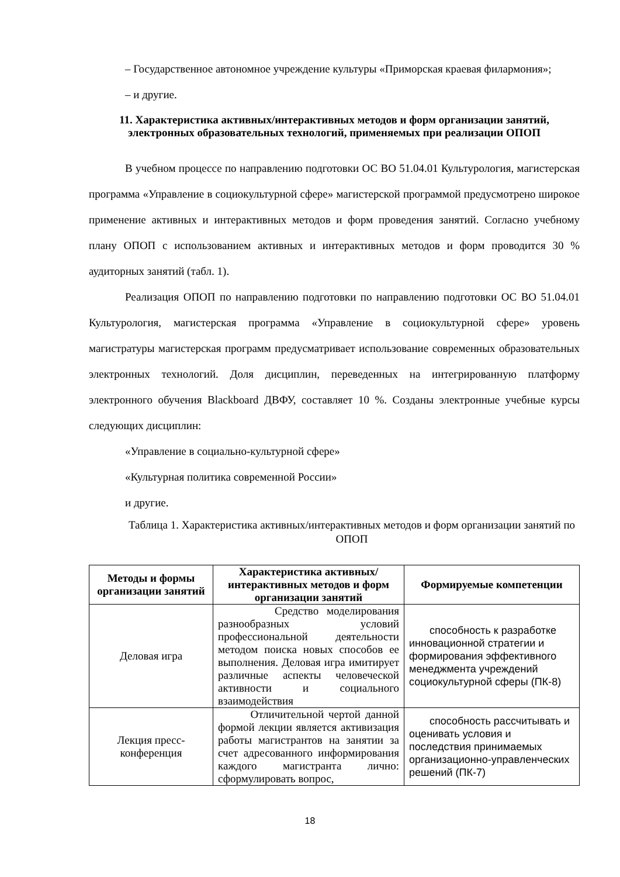– Государственное автономное учреждение культуры «Приморская краевая филармония»;
– и другие.
11. Характеристика активных/интерактивных методов и форм организации занятий, электронных образовательных технологий, применяемых при реализации ОПОП
В учебном процессе по направлению подготовки ОС ВО 51.04.01 Культурология, магистерская программа «Управление в социокультурной сфере» магистерской программой предусмотрено широкое применение активных и интерактивных методов и форм проведения занятий. Согласно учебному плану ОПОП с использованием активных и интерактивных методов и форм проводится 30 % аудиторных занятий (табл. 1).
Реализация ОПОП по направлению подготовки по направлению подготовки ОС ВО 51.04.01 Культурология, магистерская программа «Управление в социокультурной сфере» уровень магистратуры магистерская программ предусматривает использование современных образовательных электронных технологий. Доля дисциплин, переведенных на интегрированную платформу электронного обучения Blackboard ДВФУ, составляет 10 %. Созданы электронные учебные курсы следующих дисциплин:
«Управление в социально-культурной сфере»
«Культурная политика современной России»
и другие.
Таблица 1. Характеристика активных/интерактивных методов и форм организации занятий по ОПОП
| Методы и формы организации занятий | Характеристика активных/интерактивных методов и форм организации занятий | Формируемые компетенции |
| --- | --- | --- |
| Деловая игра | Средство моделирования разнообразных условий профессиональной деятельности методом поиска новых способов ее выполнения. Деловая игра имитирует различные аспекты человеческой активности и социального взаимодействия | способность к разработке инновационной стратегии и формирования эффективного менеджмента учреждений социокультурной сферы (ПК-8) |
| Лекция пресс-конференция | Отличительной чертой данной формой лекции является активизация работы магистрантов на занятии за счет адресованного информирования каждого магистранта лично: сформулировать вопрос, | способность рассчитывать и оценивать условия и последствия принимаемых организационно-управленческих решений (ПК-7) |
18